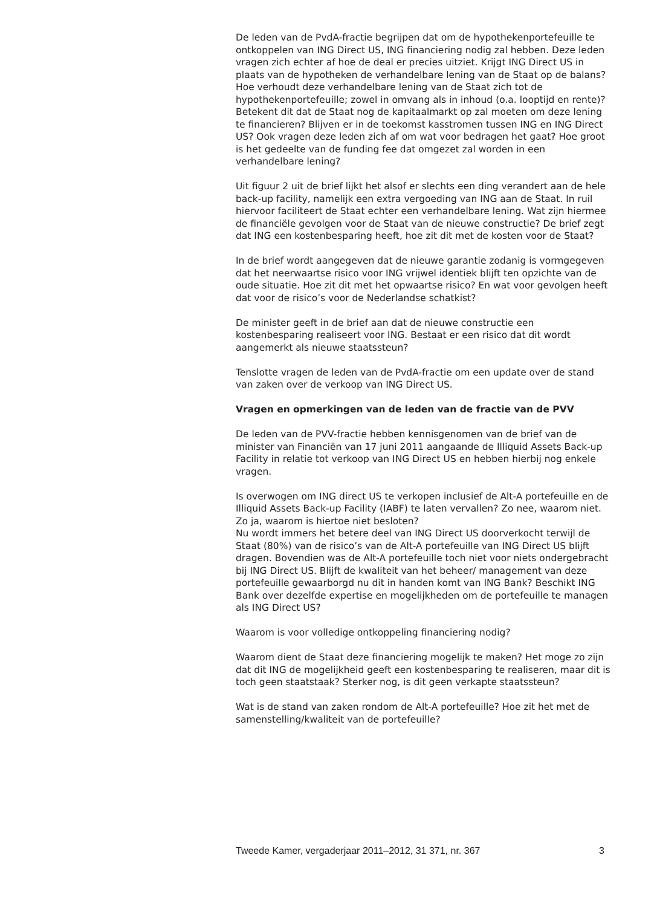De leden van de PvdA-fractie begrijpen dat om de hypothekenportefeuille te ontkoppelen van ING Direct US, ING financiering nodig zal hebben. Deze leden vragen zich echter af hoe de deal er precies uitziet. Krijgt ING Direct US in plaats van de hypotheken de verhandelbare lening van de Staat op de balans? Hoe verhoudt deze verhandelbare lening van de Staat zich tot de hypothekenportefeuille; zowel in omvang als in inhoud (o.a. looptijd en rente)? Betekent dit dat de Staat nog de kapitaalmarkt op zal moeten om deze lening te financieren? Blijven er in de toekomst kasstromen tussen ING en ING Direct US? Ook vragen deze leden zich af om wat voor bedragen het gaat? Hoe groot is het gedeelte van de funding fee dat omgezet zal worden in een verhandelbare lening?
Uit figuur 2 uit de brief lijkt het alsof er slechts een ding verandert aan de hele back-up facility, namelijk een extra vergoeding van ING aan de Staat. In ruil hiervoor faciliteert de Staat echter een verhandelbare lening. Wat zijn hiermee de financiële gevolgen voor de Staat van de nieuwe constructie? De brief zegt dat ING een kostenbesparing heeft, hoe zit dit met de kosten voor de Staat?
In de brief wordt aangegeven dat de nieuwe garantie zodanig is vormgegeven dat het neerwaartse risico voor ING vrijwel identiek blijft ten opzichte van de oude situatie. Hoe zit dit met het opwaartse risico? En wat voor gevolgen heeft dat voor de risico’s voor de Nederlandse schatkist?
De minister geeft in de brief aan dat de nieuwe constructie een kostenbesparing realiseert voor ING. Bestaat er een risico dat dit wordt aangemerkt als nieuwe staatssteun?
Tenslotte vragen de leden van de PvdA-fractie om een update over de stand van zaken over de verkoop van ING Direct US.
Vragen en opmerkingen van de leden van de fractie van de PVV
De leden van de PVV-fractie hebben kennisgenomen van de brief van de minister van Financiën van 17 juni 2011 aangaande de Illiquid Assets Back-up Facility in relatie tot verkoop van ING Direct US en hebben hierbij nog enkele vragen.
Is overwogen om ING direct US te verkopen inclusief de Alt-A portefeuille en de Illiquid Assets Back-up Facility (IABF) te laten vervallen? Zo nee, waarom niet. Zo ja, waarom is hiertoe niet besloten?
Nu wordt immers het betere deel van ING Direct US doorverkocht terwijl de Staat (80%) van de risico’s van de Alt-A portefeuille van ING Direct US blijft dragen. Bovendien was de Alt-A portefeuille toch niet voor niets ondergebracht bij ING Direct US. Blijft de kwaliteit van het beheer/ management van deze portefeuille gewaarborgd nu dit in handen komt van ING Bank? Beschikt ING Bank over dezelfde expertise en mogelijkheden om de portefeuille te managen als ING Direct US?
Waarom is voor volledige ontkoppeling financiering nodig?
Waarom dient de Staat deze financiering mogelijk te maken? Het moge zo zijn dat dit ING de mogelijkheid geeft een kostenbesparing te realiseren, maar dit is toch geen staatstaak? Sterker nog, is dit geen verkapte staatssteun?
Wat is de stand van zaken rondom de Alt-A portefeuille? Hoe zit het met de samenstelling/kwaliteit van de portefeuille?
Tweede Kamer, vergaderjaar 2011–2012, 31 371, nr. 367 3